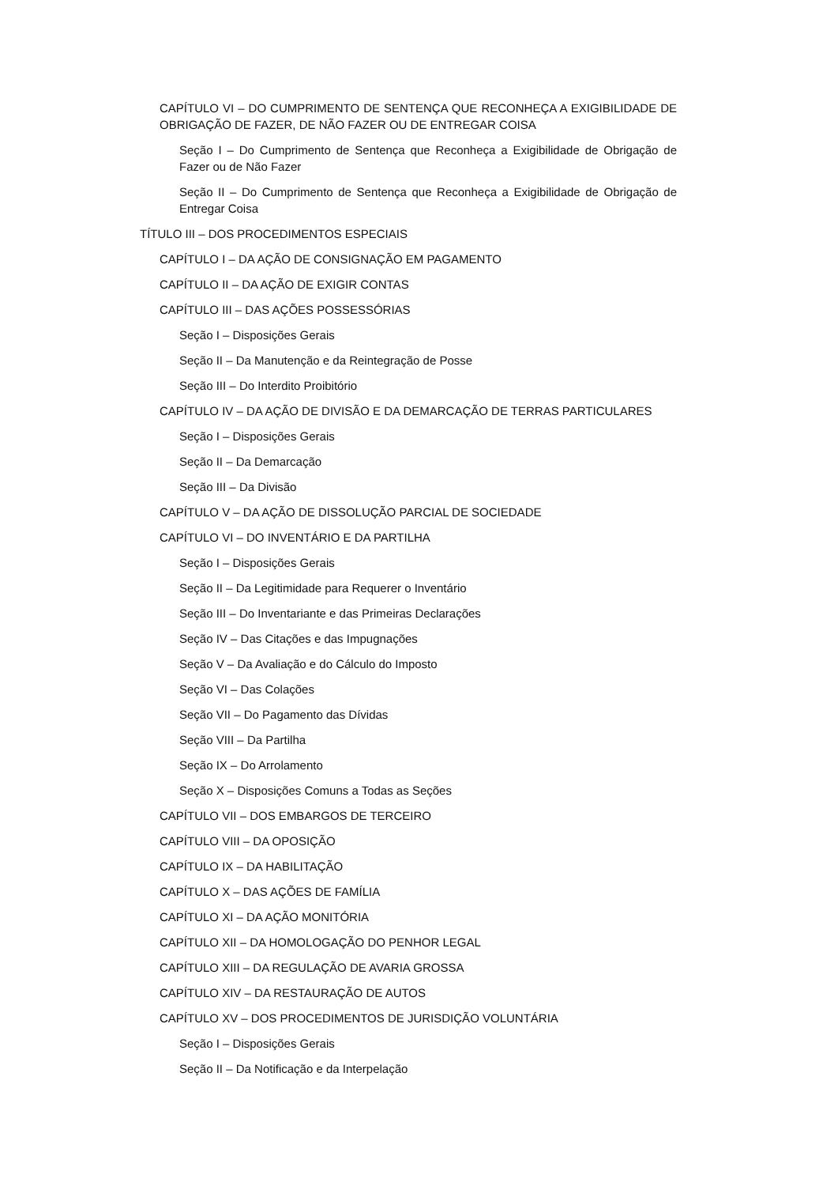CAPÍTULO VI – DO CUMPRIMENTO DE SENTENÇA QUE RECONHEÇA A EXIGIBILIDADE DE OBRIGAÇÃO DE FAZER, DE NÃO FAZER OU DE ENTREGAR COISA
Seção I – Do Cumprimento de Sentença que Reconheça a Exigibilidade de Obrigação de Fazer ou de Não Fazer
Seção II – Do Cumprimento de Sentença que Reconheça a Exigibilidade de Obrigação de Entregar Coisa
TÍTULO III – DOS PROCEDIMENTOS ESPECIAIS
CAPÍTULO I – DA AÇÃO DE CONSIGNAÇÃO EM PAGAMENTO
CAPÍTULO II – DA AÇÃO DE EXIGIR CONTAS
CAPÍTULO III – DAS AÇÕES POSSESSÓRIAS
Seção I – Disposições Gerais
Seção II – Da Manutenção e da Reintegração de Posse
Seção III – Do Interdito Proibitório
CAPÍTULO IV – DA AÇÃO DE DIVISÃO E DA DEMARCAÇÃO DE TERRAS PARTICULARES
Seção I – Disposições Gerais
Seção II – Da Demarcação
Seção III – Da Divisão
CAPÍTULO V – DA AÇÃO DE DISSOLUÇÃO PARCIAL DE SOCIEDADE
CAPÍTULO VI – DO INVENTÁRIO E DA PARTILHA
Seção I – Disposições Gerais
Seção II – Da Legitimidade para Requerer o Inventário
Seção III – Do Inventariante e das Primeiras Declarações
Seção IV – Das Citações e das Impugnações
Seção V – Da Avaliação e do Cálculo do Imposto
Seção VI – Das Colações
Seção VII – Do Pagamento das Dívidas
Seção VIII – Da Partilha
Seção IX – Do Arrolamento
Seção X – Disposições Comuns a Todas as Seções
CAPÍTULO VII – DOS EMBARGOS DE TERCEIRO
CAPÍTULO VIII – DA OPOSIÇÃO
CAPÍTULO IX – DA HABILITAÇÃO
CAPÍTULO X – DAS AÇÕES DE FAMÍLIA
CAPÍTULO XI – DA AÇÃO MONITÓRIA
CAPÍTULO XII – DA HOMOLOGAÇÃO DO PENHOR LEGAL
CAPÍTULO XIII – DA REGULAÇÃO DE AVARIA GROSSA
CAPÍTULO XIV – DA RESTAURAÇÃO DE AUTOS
CAPÍTULO XV – DOS PROCEDIMENTOS DE JURISDIÇÃO VOLUNTÁRIA
Seção I – Disposições Gerais
Seção II – Da Notificação e da Interpelação